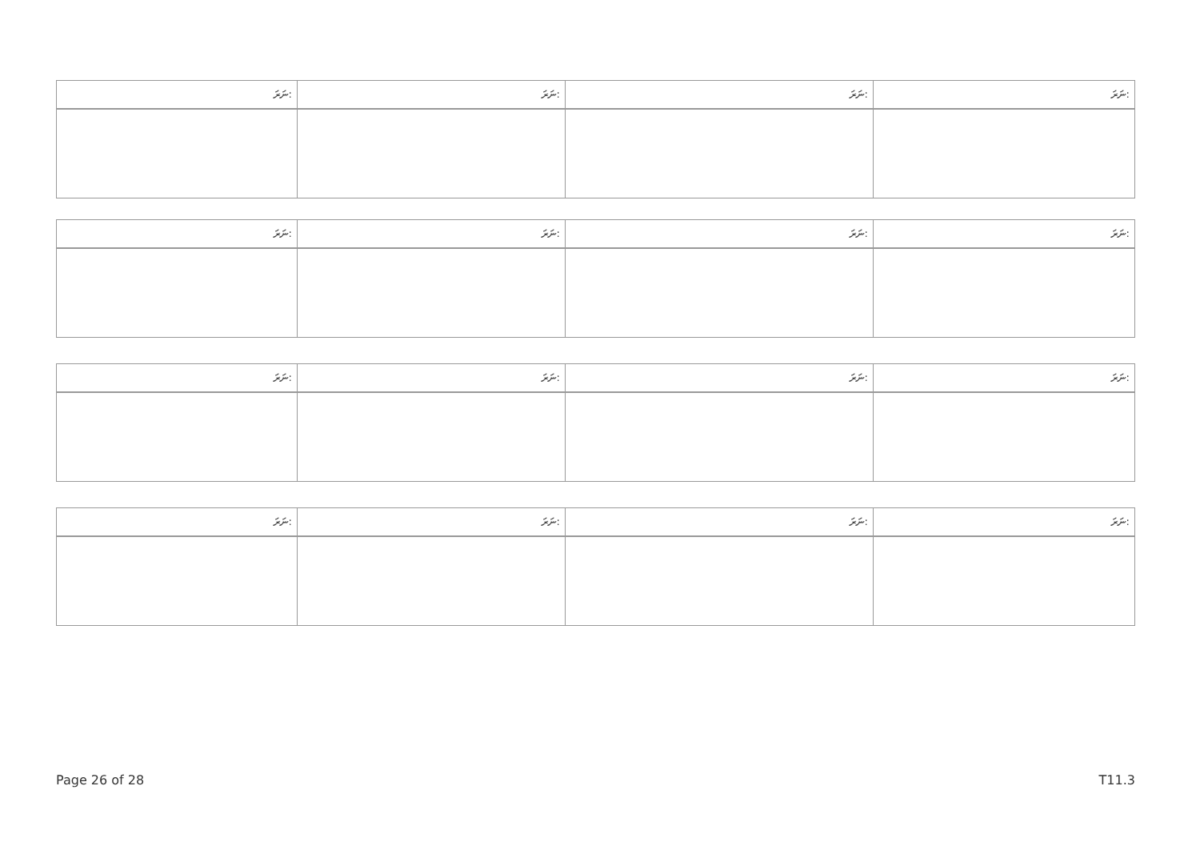| ނަރަ: | ނަރަ: | ނަރަ: | ނަރަ: |
| --- | --- | --- | --- |
| ނަރަ: | ނަރަ: | ނަރަ: | ނަރަ: |
| --- | --- | --- | --- |
| ނަރަ: | ނަރަ: | ނަރަ: | ނަރަ: |
| --- | --- | --- | --- |
| ނަރަ: | ނަރަ: | ނަރަ: | ނަރަ: |
| --- | --- | --- | --- |
Page 26 of 28 T11.3